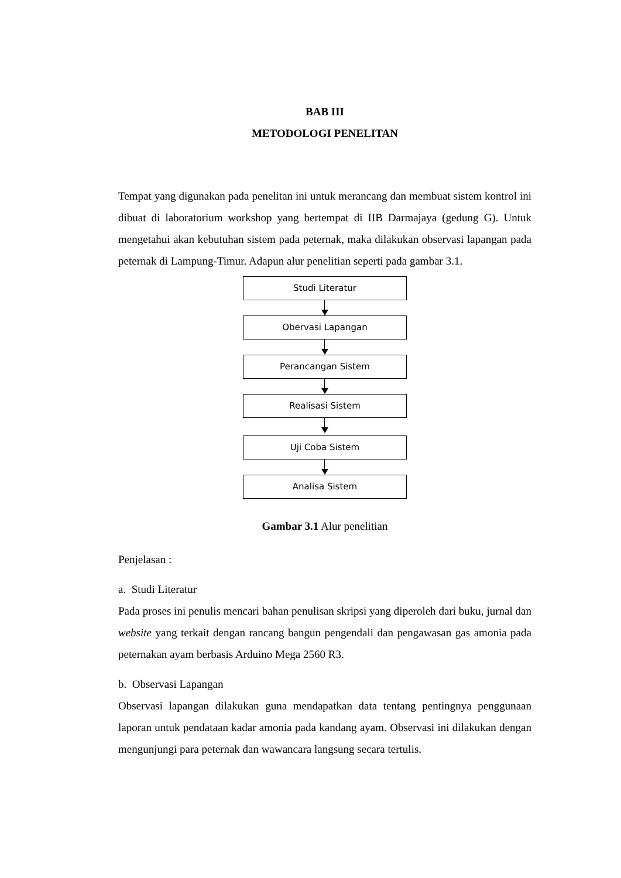BAB III
METODOLOGI PENELITAN
Tempat yang digunakan pada penelitan ini untuk merancang dan membuat sistem kontrol ini dibuat di laboratorium workshop yang bertempat di IIB Darmajaya (gedung G). Untuk mengetahui akan kebutuhan sistem pada peternak, maka dilakukan observasi lapangan pada peternak di Lampung-Timur. Adapun alur penelitian seperti pada gambar 3.1.
Studi Literatur
Obervasi Lapangan
Perancangan Sistem
Realisasi Sistem
Uji Coba Sistem
Analisa Sistem
Gambar 3.1 Alur penelitian
Penjelasan :
a. Studi Literatur
Pada proses ini penulis mencari bahan penulisan skripsi yang diperoleh dari buku, jurnal dan website yang terkait dengan rancang bangun pengendali dan pengawasan gas amonia pada peternakan ayam berbasis Arduino Mega 2560 R3.
b. Observasi Lapangan
Observasi lapangan dilakukan guna mendapatkan data tentang pentingnya penggunaan laporan untuk pendataan kadar amonia pada kandang ayam. Observasi ini dilakukan dengan mengunjungi para peternak dan wawancara langsung secara tertulis.